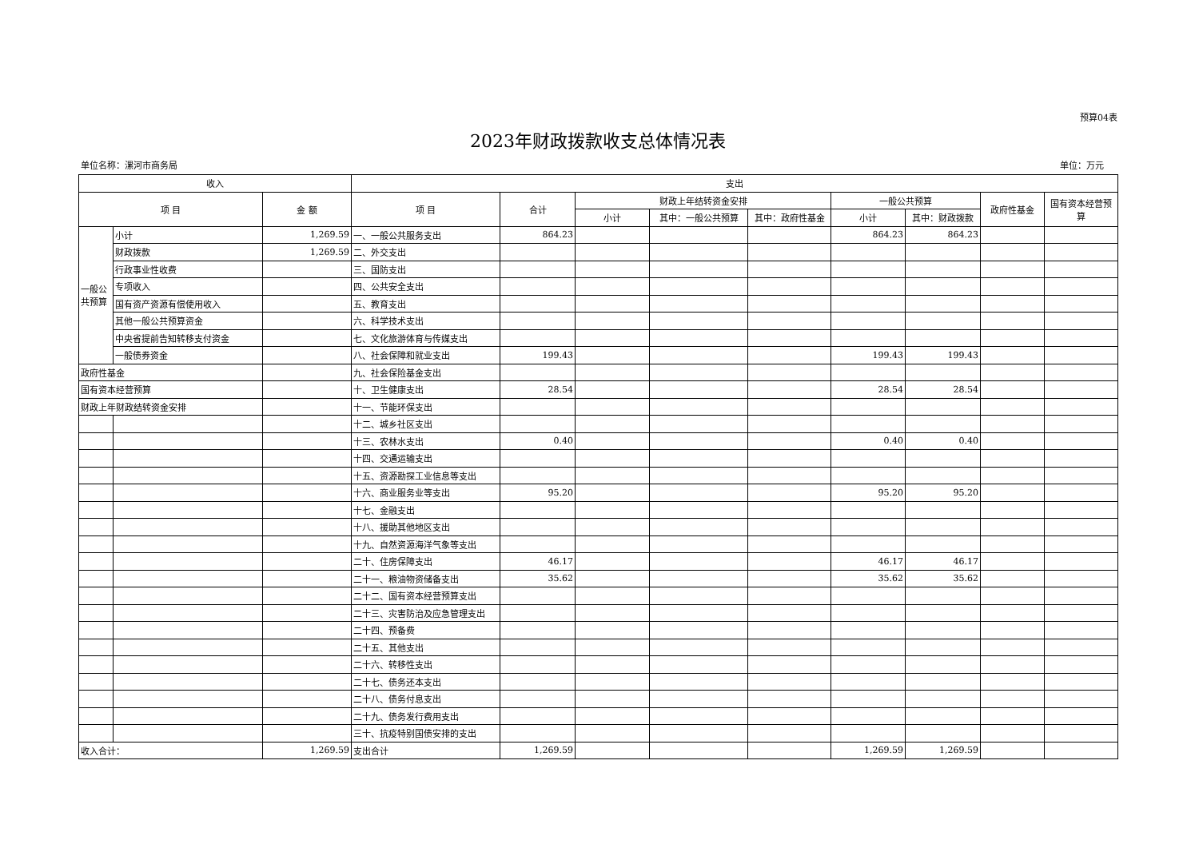预算04表
2023年财政拨款收支总体情况表
单位名称：漯河市商务局 单位：万元
| 收入 | | | 支出 | | | | | | | | |
| --- | --- | --- | --- | --- | --- | --- | --- | --- | --- | --- | --- |
| 项 目 | | 金 额 | 项 目 | 合计 | 财政上年结转资金安排 | | | 一般公共预算 | | 政府性基金 | 国有资本经营预算 |
| | | | | | 小计 | 其中：一般公共预算 | 其中：政府性基金 | 小计 | 其中：财政拨款 | | |
| 一般公共预算 | 小计 | 1,269.59 | 一、一般公共服务支出 | 864.23 | | | | 864.23 | 864.23 | | |
| | 财政拨款 | 1,269.59 | 二、外交支出 | | | | | | | | |
| | 行政事业性收费 | | 三、国防支出 | | | | | | | | |
| | 专项收入 | | 四、公共安全支出 | | | | | | | | |
| | 国有资产资源有偿使用收入 | | 五、教育支出 | | | | | | | | |
| | 其他一般公共预算资金 | | 六、科学技术支出 | | | | | | | | |
| | 中央省提前告知转移支付资金 | | 七、文化旅游体育与传媒支出 | | | | | | | | |
| | 一般债券资金 | | 八、社会保障和就业支出 | 199.43 | | | | 199.43 | 199.43 | | |
| 政府性基金 | | | 九、社会保险基金支出 | | | | | | | | |
| 国有资本经营预算 | | | 十、卫生健康支出 | 28.54 | | | | 28.54 | 28.54 | | |
| 财政上年财政结转资金安排 | | | 十一、节能环保支出 | | | | | | | | |
| | | | 十二、城乡社区支出 | | | | | | | | |
| | | | 十三、农林水支出 | 0.40 | | | | 0.40 | 0.40 | | |
| | | | 十四、交通运输支出 | | | | | | | | |
| | | | 十五、资源勘探工业信息等支出 | | | | | | | | |
| | | | 十六、商业服务业等支出 | 95.20 | | | | 95.20 | 95.20 | | |
| | | | 十七、金融支出 | | | | | | | | |
| | | | 十八、援助其他地区支出 | | | | | | | | |
| | | | 十九、自然资源海洋气象等支出 | | | | | | | | |
| | | | 二十、住房保障支出 | 46.17 | | | | 46.17 | 46.17 | | |
| | | | 二十一、粮油物资储备支出 | 35.62 | | | | 35.62 | 35.62 | | |
| | | | 二十二、国有资本经营预算支出 | | | | | | | | |
| | | | 二十三、灾害防治及应急管理支出 | | | | | | | | |
| | | | 二十四、预备费 | | | | | | | | |
| | | | 二十五、其他支出 | | | | | | | | |
| | | | 二十六、转移性支出 | | | | | | | | |
| | | | 二十七、债务还本支出 | | | | | | | | |
| | | | 二十八、债务付息支出 | | | | | | | | |
| | | | 二十九、债务发行费用支出 | | | | | | | | |
| | | | 三十、抗疫特别国债安排的支出 | | | | | | | | |
| 收入合计： | | 1,269.59 | 支出合计 | 1,269.59 | | | | 1,269.59 | 1,269.59 | | |